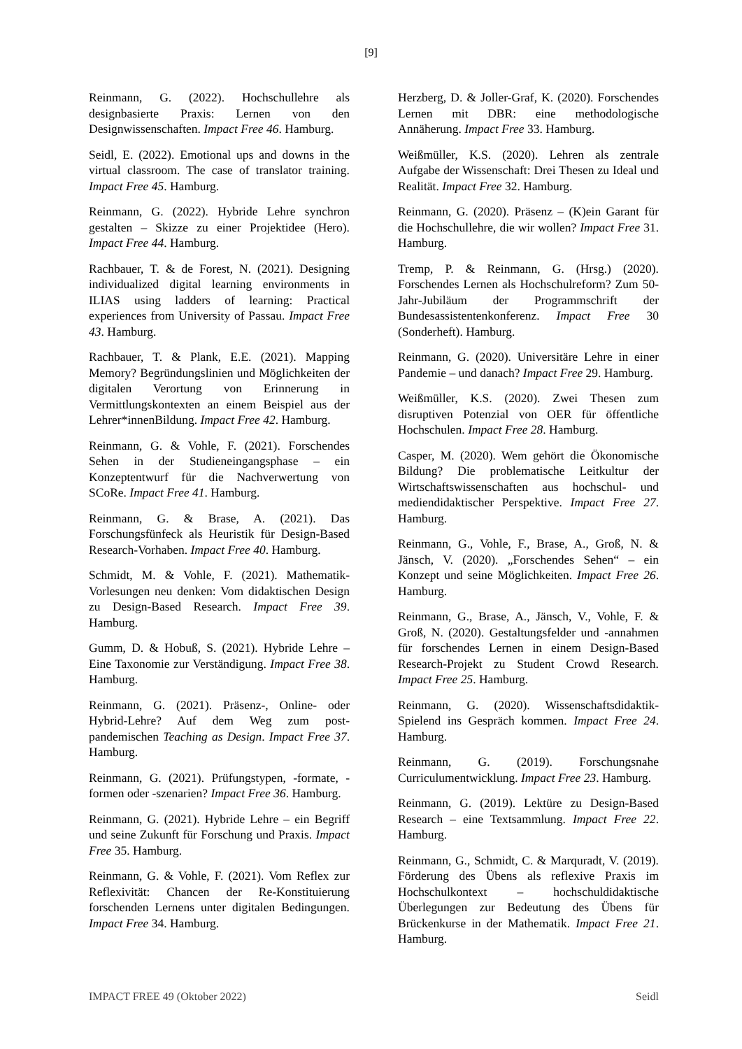[9]
Reinmann, G. (2022). Hochschullehre als designbasierte Praxis: Lernen von den Designwissenschaften. Impact Free 46. Hamburg.
Seidl, E. (2022). Emotional ups and downs in the virtual classroom. The case of translator training. Impact Free 45. Hamburg.
Reinmann, G. (2022). Hybride Lehre synchron gestalten – Skizze zu einer Projektidee (Hero). Impact Free 44. Hamburg.
Rachbauer, T. & de Forest, N. (2021). Designing individualized digital learning environments in ILIAS using ladders of learning: Practical experiences from University of Passau. Impact Free 43. Hamburg.
Rachbauer, T. & Plank, E.E. (2021). Mapping Memory? Begründungslinien und Möglichkeiten der digitalen Verortung von Erinnerung in Vermittlungskontexten an einem Beispiel aus der Lehrer*innenBildung. Impact Free 42. Hamburg.
Reinmann, G. & Vohle, F. (2021). Forschendes Sehen in der Studieneingangsphase – ein Konzeptentwurf für die Nachverwertung von SCoRe. Impact Free 41. Hamburg.
Reinmann, G. & Brase, A. (2021). Das Forschungsfünfeck als Heuristik für Design-Based Research-Vorhaben. Impact Free 40. Hamburg.
Schmidt, M. & Vohle, F. (2021). Mathematik-Vorlesungen neu denken: Vom didaktischen Design zu Design-Based Research. Impact Free 39. Hamburg.
Gumm, D. & Hobuß, S. (2021). Hybride Lehre – Eine Taxonomie zur Verständigung. Impact Free 38. Hamburg.
Reinmann, G. (2021). Präsenz-, Online- oder Hybrid-Lehre? Auf dem Weg zum post-pandemischen Teaching as Design. Impact Free 37. Hamburg.
Reinmann, G. (2021). Prüfungstypen, -formate, -formen oder -szenarien? Impact Free 36. Hamburg.
Reinmann, G. (2021). Hybride Lehre – ein Begriff und seine Zukunft für Forschung und Praxis. Impact Free 35. Hamburg.
Reinmann, G. & Vohle, F. (2021). Vom Reflex zur Reflexivität: Chancen der Re-Konstituierung forschenden Lernens unter digitalen Bedingungen. Impact Free 34. Hamburg.
Herzberg, D. & Joller-Graf, K. (2020). Forschendes Lernen mit DBR: eine methodologische Annäherung. Impact Free 33. Hamburg.
Weißmüller, K.S. (2020). Lehren als zentrale Aufgabe der Wissenschaft: Drei Thesen zu Ideal und Realität. Impact Free 32. Hamburg.
Reinmann, G. (2020). Präsenz – (K)ein Garant für die Hochschullehre, die wir wollen? Impact Free 31. Hamburg.
Tremp, P. & Reinmann, G. (Hrsg.) (2020). Forschendes Lernen als Hochschulreform? Zum 50-Jahr-Jubiläum der Programmschrift der Bundesassistentenkonferenz. Impact Free 30 (Sonderheft). Hamburg.
Reinmann, G. (2020). Universitäre Lehre in einer Pandemie – und danach? Impact Free 29. Hamburg.
Weißmüller, K.S. (2020). Zwei Thesen zum disruptiven Potenzial von OER für öffentliche Hochschulen. Impact Free 28. Hamburg.
Casper, M. (2020). Wem gehört die Ökonomische Bildung? Die problematische Leitkultur der Wirtschaftswissenschaften aus hochschul- und mediendidaktischer Perspektive. Impact Free 27. Hamburg.
Reinmann, G., Vohle, F., Brase, A., Groß, N. & Jänsch, V. (2020). „Forschendes Sehen“ – ein Konzept und seine Möglichkeiten. Impact Free 26. Hamburg.
Reinmann, G., Brase, A., Jänsch, V., Vohle, F. & Groß, N. (2020). Gestaltungsfelder und -annahmen für forschendes Lernen in einem Design-Based Research-Projekt zu Student Crowd Research. Impact Free 25. Hamburg.
Reinmann, G. (2020). Wissenschaftsdidaktik-Spielend ins Gespräch kommen. Impact Free 24. Hamburg.
Reinmann, G. (2019). Forschungsnahe Curriculumentwicklung. Impact Free 23. Hamburg.
Reinmann, G. (2019). Lektüre zu Design-Based Research – eine Textsammlung. Impact Free 22. Hamburg.
Reinmann, G., Schmidt, C. & Marquradt, V. (2019). Förderung des Übens als reflexive Praxis im Hochschulkontext – hochschuldidaktische Überlegungen zur Bedeutung des Übens für Brückenkurse in der Mathematik. Impact Free 21. Hamburg.
IMPACT FREE 49 (Oktober 2022) Seidl